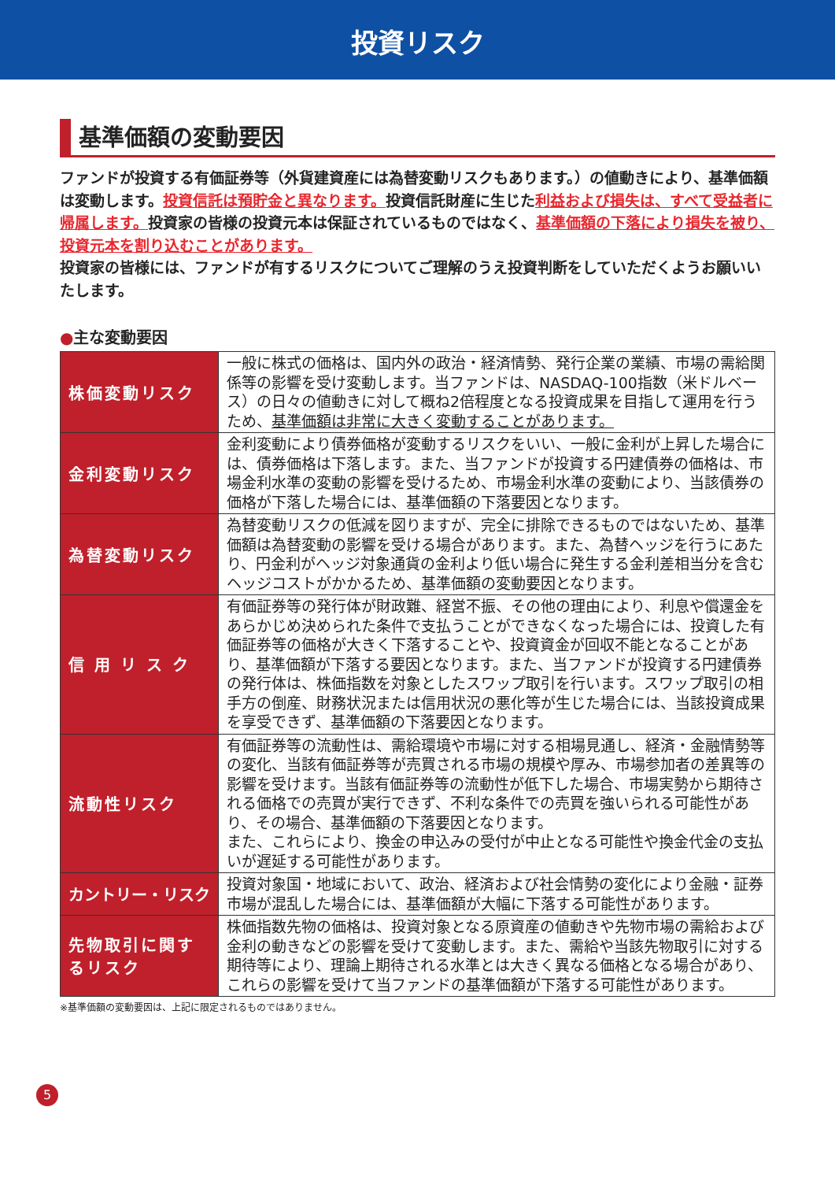投資リスク
基準価額の変動要因
ファンドが投資する有価証券等（外貨建資産には為替変動リスクもあります。）の値動きにより、基準価額は変動します。投資信託は預貯金と異なります。投資信託財産に生じた利益および損失は、すべて受益者に帰属します。投資家の皆様の投資元本は保証されているものではなく、基準価額の下落により損失を被り、投資元本を割り込むことがあります。
投資家の皆様には、ファンドが有するリスクについてご理解のうえ投資判断をしていただくようお願いいたします。
●主な変動要因
| 株価変動リスク | 一般に株式の価格は、国内外の政治・経済情勢、発行企業の業績、市場の需給関係等の影響を受け変動します。当ファンドは、NASDAQ-100指数（米ドルベース）の日々の値動きに対して概ね2倍程度となる投資成果を目指して運用を行うため、 基準価額は非常に大きく変動することがあります。 |
| 金利変動リスク | 金利変動により債券価格が変動するリスクをいい、一般に金利が上昇した場合には、債券価格は下落します。また、当ファンドが投資する円建債券の価格は、市場金利水準の変動の影響を受けるため、市場金利水準の変動により、当該債券の価格が下落した場合には、基準価額の下落要因となります。 |
| 為替変動リスク | 為替変動リスクの低減を図りますが、完全に排除できるものではないため、基準価額は為替変動の影響を受ける場合があります。また、為替ヘッジを行うにあたり、円金利がヘッジ対象通貨の金利より低い場合に発生する金利差相当分を含むヘッジコストがかかるため、基準価額の変動要因となります。 |
| 信 用 リ ス ク | 有価証券等の発行体が財政難、経営不振、その他の理由により、利息や償還金をあらかじめ決められた条件で支払うことができなくなった場合には、投資した有価証券等の価格が大きく下落することや、投資資金が回収不能となることがあり、基準価額が下落する要因となります。また、当ファンドが投資する円建債券の発行体は、株価指数を対象としたスワップ取引を行います。スワップ取引の相手方の倒産、財務状況または信用状況の悪化等が生じた場合には、当該投資成果を享受できず、基準価額の下落要因となります。 |
| 流動性リスク | 有価証券等の流動性は、需給環境や市場に対する相場見通し、経済・金融情勢等の変化、当該有価証券等が売買される市場の規模や厚み、市場参加者の差異等の影響を受けます。当該有価証券等の流動性が低下した場合、市場実勢から期待される価格での売買が実行できず、不利な条件での売買を強いられる可能性があり、その場合、基準価額の下落要因となります。 また、これらにより、換金の申込みの受付が中止となる可能性や換金代金の支払いが遅延する可能性があります。 |
| カントリー・リスク | 投資対象国・地域において、政治、経済および社会情勢の変化により金融・証券市場が混乱した場合には、基準価額が大幅に下落する可能性があります。 |
| 先物取引に関するリスク | 株価指数先物の価格は、投資対象となる原資産の値動きや先物市場の需給および金利の動きなどの影響を受けて変動します。また、需給や当該先物取引に対する期待等により、理論上期待される水準とは大きく異なる価格となる場合があり、これらの影響を受けて当ファンドの基準価額が下落する可能性があります。 |
※基準価額の変動要因は、上記に限定されるものではありません。
5